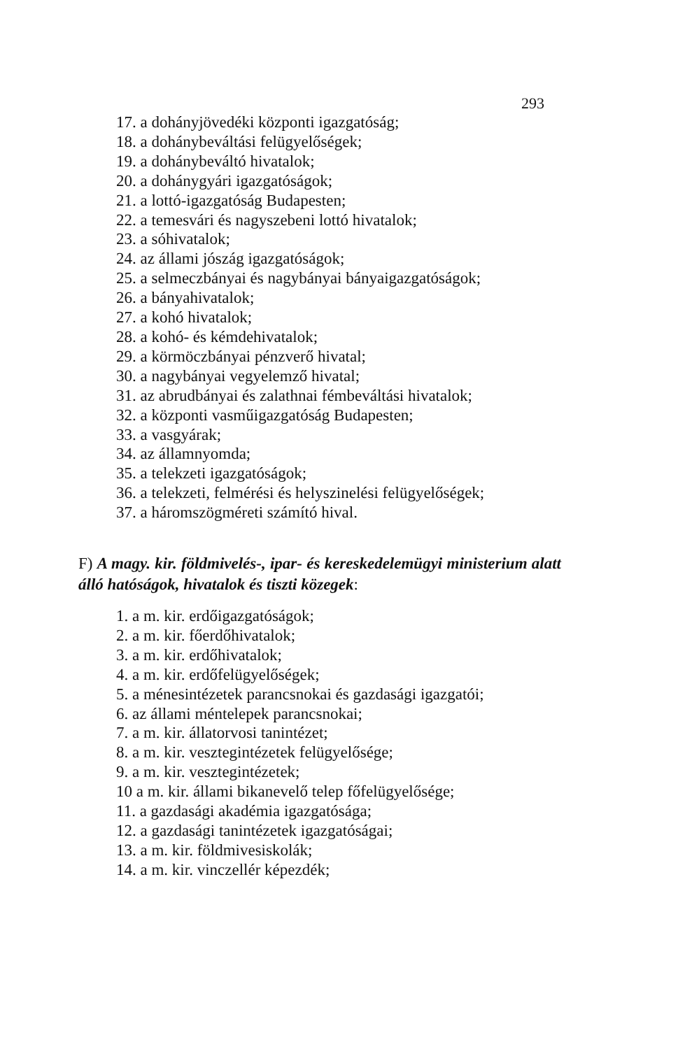293
17. a dohányjövedéki központi igazgatóság;
18. a dohánybeváltási felügyelőségek;
19. a dohánybeváltó hivatalok;
20. a dohánygyári igazgatóságok;
21. a lottó-igazgatóság Budapesten;
22. a temesvári és nagyszebeni lottó hivatalok;
23. a sóhivatalok;
24. az állami jószág igazgatóságok;
25. a selmeczbányai és nagybányai bányaigazgatóságok;
26. a bányahivatalok;
27. a kohó hivatalok;
28. a kohó- és kémdehivatalok;
29. a körmöczbányai pénzverő hivatal;
30. a nagybányai vegyelemző hivatal;
31. az abrudbányai és zalathnai fémbeváltási hivatalok;
32. a központi vasműigazgatóság Budapesten;
33. a vasgyárak;
34. az államnyomda;
35. a telekzeti igazgatóságok;
36. a telekzeti, felmérési és helyszinelési felügyelőségek;
37. a háromszögméreti számító hival.
F) A magy. kir. földmivelés-, ipar- és kereskedelemügyi ministerium alatt álló hatóságok, hivatalok és tiszti közegek:
1. a m. kir. erdőigazgatóságok;
2. a m. kir. főerdőhivatalok;
3. a m. kir. erdőhivatalok;
4. a m. kir. erdőfelügyelőségek;
5. a ménesintézetek parancsnokai és gazdasági igazgatói;
6. az állami méntelepek parancsnokai;
7. a m. kir. állatorvosi tanintézet;
8. a m. kir. vesztegintézetek felügyelősége;
9. a m. kir. vesztegintézetek;
10 a m. kir. állami bikanevelő telep főfelügyelősége;
11. a gazdasági akadémia igazgatósága;
12. a gazdasági tanintézetek igazgatóságai;
13. a m. kir. földmivesiskolák;
14. a m. kir. vinczellér képezdék;